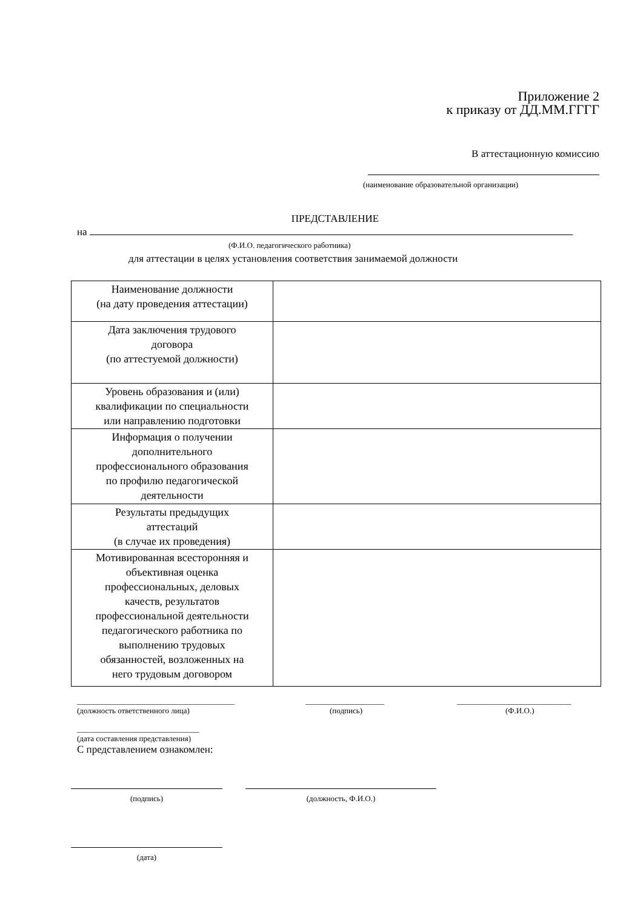Приложение 2
к приказу от ДД.ММ.ГГГГ
В аттестационную комиссию
(наименование образовательной организации)
ПРЕДСТАВЛЕНИЕ
на
(Ф.И.О. педагогического работника)
для аттестации в целях установления соответствия занимаемой должности
| Наименование должности (на дату проведения аттестации) | |
| Дата заключения трудового договора (по аттестуемой должности) | |
| Уровень образования и (или) квалификации по специальности или направлению подготовки | |
| Информация о получении дополнительного профессионального образования по профилю педагогической деятельности | |
| Результаты предыдущих аттестаций (в случае их проведения) | |
| Мотивированная всесторонняя и объективная оценка профессиональных, деловых качеств, результатов профессиональной деятельности педагогического работника по выполнению трудовых обязанностей, возложенных на него трудовым договором | |
________________________________________
(должность ответственного лица)
____________________
(подпись)
_____________________________
(Ф.И.О.)
_______________________________
(дата составления представления)
С представлением ознакомлен:
(подпись) (должность, Ф.И.О.)
(дата)